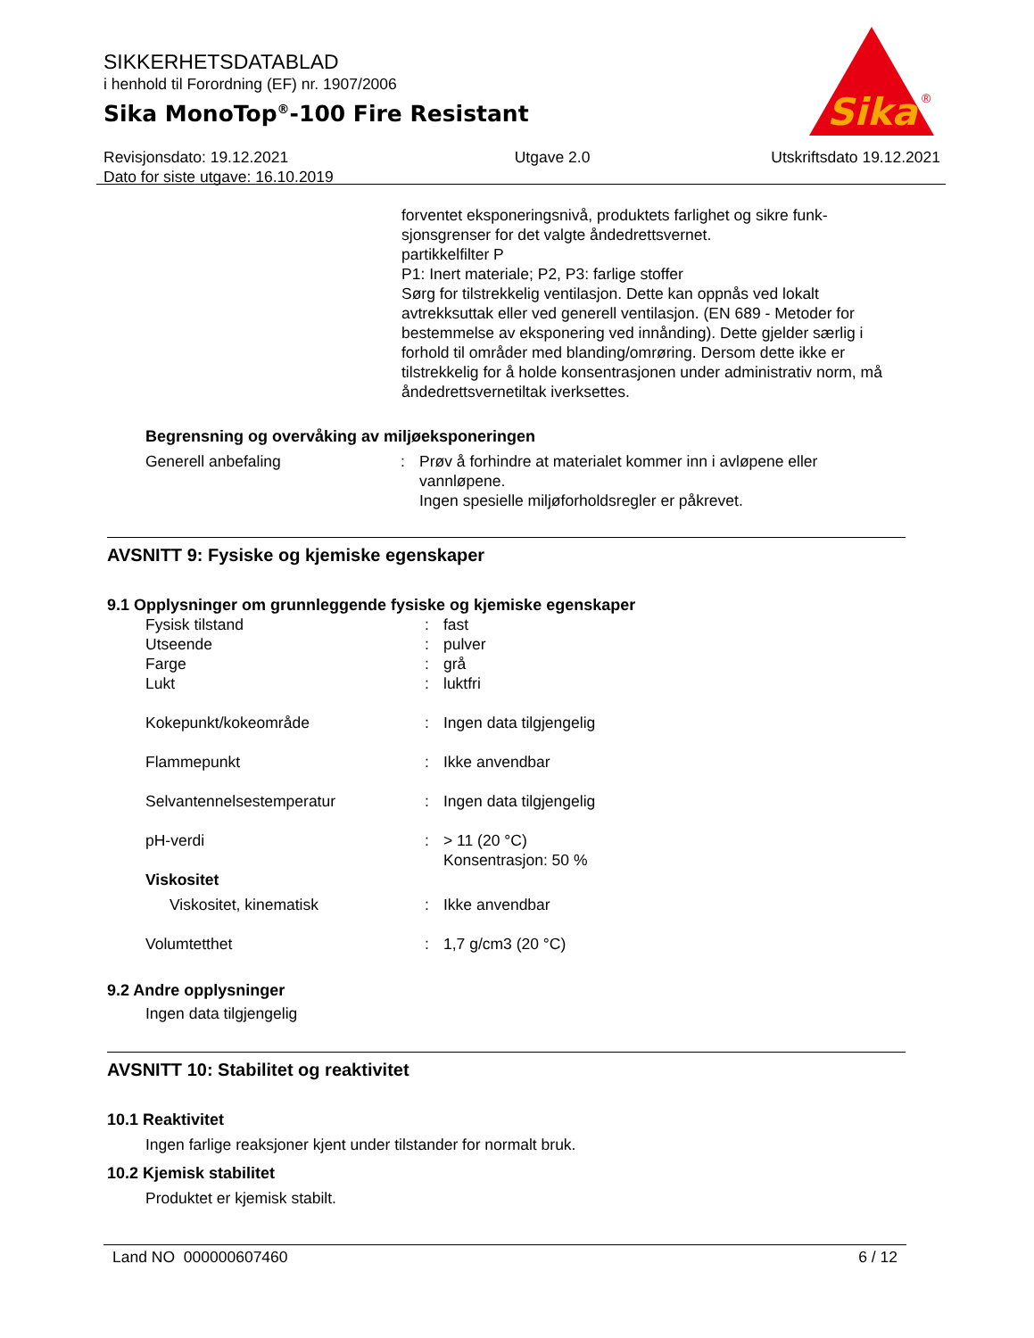SIKKERHETSDATABLAD
i henhold til Forordning (EF) nr. 1907/2006
Sika MonoTop<sup>®</sup>-100 Fire Resistant
Sika
®
Revisjonsdato: 19.12.2021
Dato for siste utgave: 16.10.2019
Utgave 2.0 Utskriftsdato 19.12.2021
forventet eksponeringsnivå, produktets farlighet og sikre funk-
sjonsgrenser for det valgte åndedrettsvernet.
partikkelfilter P
P1: Inert materiale; P2, P3: farlige stoffer
Sørg for tilstrekkelig ventilasjon. Dette kan oppnås ved lokalt avtrekksuttak eller ved generell ventilasjon. (EN 689 - Metoder for bestemmelse av eksponering ved innånding). Dette gjelder særlig i forhold til områder med blanding/omrøring. Dersom dette ikke er tilstrekkelig for å holde konsentrasjonen under administrativ norm, må åndedrettsvernetiltak iverksettes.
Begrensning og overvåking av miljøeksponeringen
| Generell anbefaling | : | Prøv å forhindre at materialet kommer inn i avløpene eller vannløpene. Ingen spesielle miljøforholdsregler er påkrevet. |
AVSNITT 9: Fysiske og kjemiske egenskaper
9.1 Opplysninger om grunnleggende fysiske og kjemiske egenskaper
| Fysisk tilstand | : | fast |
| Utseende | : | pulver |
| Farge | : | grå |
| Lukt | : | luktfri |
| Kokepunkt/kokeområde | : | Ingen data tilgjengelig |
| Flammepunkt | : | Ikke anvendbar |
| Selvantennelsestemperatur | : | Ingen data tilgjengelig |
| pH-verdi | : | > 11 (20 °C) Konsentrasjon: 50 % |
| Viskositet | | |
| Viskositet, kinematisk | : | Ikke anvendbar |
| Volumtetthet | : | 1,7 g/cm3 (20 °C) |
9.2 Andre opplysninger
Ingen data tilgjengelig
AVSNITT 10: Stabilitet og reaktivitet
10.1 Reaktivitet
Ingen farlige reaksjoner kjent under tilstander for normalt bruk.
10.2 Kjemisk stabilitet
Produktet er kjemisk stabilt.
Land NO 000000607460 6 / 12